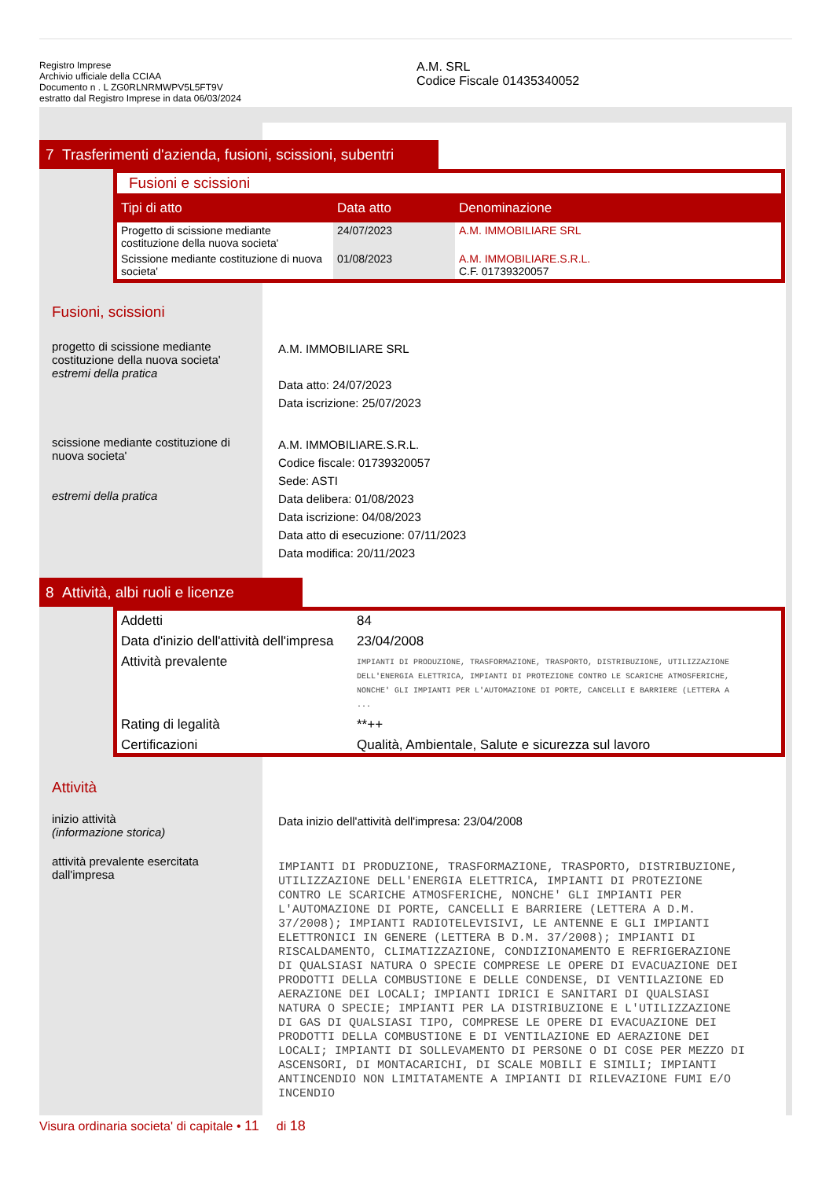Registro Imprese
Archivio ufficiale della CCIAA
Documento n . L ZG0RLNRMWPV5L5FT9V
estratto dal Registro Imprese in data 06/03/2024
A.M. SRL
Codice Fiscale 01435340052
7 Trasferimenti d'azienda, fusioni, scissioni, subentri
Fusioni e scissioni
| Tipi di atto | Data atto | Denominazione |
| --- | --- | --- |
| Progetto di scissione mediante costituzione della nuova societa' | 24/07/2023 | A.M. IMMOBILIARE SRL |
| Scissione mediante costituzione di nuova societa' | 01/08/2023 | A.M. IMMOBILIARE.S.R.L. C.F. 01739320057 |
Fusioni, scissioni
progetto di scissione mediante costituzione della nuova societa'
estremi della pratica
A.M. IMMOBILIARE SRL
Data atto: 24/07/2023
Data iscrizione: 25/07/2023
scissione mediante costituzione di nuova societa'
estremi della pratica
A.M. IMMOBILIARE.S.R.L.
Codice fiscale: 01739320057
Sede: ASTI
Data delibera: 01/08/2023
Data iscrizione: 04/08/2023
Data atto di esecuzione: 07/11/2023
Data modifica: 20/11/2023
8 Attività, albi ruoli e licenze
| Addetti | 84 |
| Data d'inizio dell'attività dell'impresa | 23/04/2008 |
| Attività prevalente | IMPIANTI DI PRODUZIONE, TRASFORMAZIONE, TRASPORTO, DISTRIBUZIONE, UTILIZZAZIONE DELL'ENERGIA ELETTRICA, IMPIANTI DI PROTEZIONE CONTRO LE SCARICHE ATMOSFERICHE, NONCHE' GLI IMPIANTI PER L'AUTOMAZIONE DI PORTE, CANCELLI E BARRIERE (LETTERA A ... |
| Rating di legalità | **++ |
| Certificazioni | Qualità, Ambientale, Salute e sicurezza sul lavoro |
Attività
inizio attività
(informazione storica)
Data inizio dell'attività dell'impresa: 23/04/2008
attività prevalente esercitata dall'impresa
IMPIANTI DI PRODUZIONE, TRASFORMAZIONE, TRASPORTO, DISTRIBUZIONE, UTILIZZAZIONE DELL'ENERGIA ELETTRICA, IMPIANTI DI PROTEZIONE CONTRO LE SCARICHE ATMOSFERICHE, NONCHE' GLI IMPIANTI PER L'AUTOMAZIONE DI PORTE, CANCELLI E BARRIERE (LETTERA A D.M. 37/2008); IMPIANTI RADIOTELEVISIVI, LE ANTENNE E GLI IMPIANTI ELETTRONICI IN GENERE (LETTERA B D.M. 37/2008); IMPIANTI DI RISCALDAMENTO, CLIMATIZZAZIONE, CONDIZIONAMENTO E REFRIGERAZIONE DI QUALSIASI NATURA O SPECIE COMPRESE LE OPERE DI EVACUAZIONE DEI PRODOTTI DELLA COMBUSTIONE E DELLE CONDENSE, DI VENTILAZIONE ED AERAZIONE DEI LOCALI; IMPIANTI IDRICI E SANITARI DI QUALSIASI NATURA O SPECIE; IMPIANTI PER LA DISTRIBUZIONE E L'UTILIZZAZIONE DI GAS DI QUALSIASI TIPO, COMPRESE LE OPERE DI EVACUAZIONE DEI PRODOTTI DELLA COMBUSTIONE E DI VENTILAZIONE ED AERAZIONE DEI LOCALI; IMPIANTI DI SOLLEVAMENTO DI PERSONE O DI COSE PER MEZZO DI ASCENSORI, DI MONTACARICHI, DI SCALE MOBILI E SIMILI; IMPIANTI ANTINCENDIO NON LIMITATAMENTE A IMPIANTI DI RILEVAZIONE FUMI E/O INCENDIO
Visura ordinaria societa' di capitale • 11 di 18